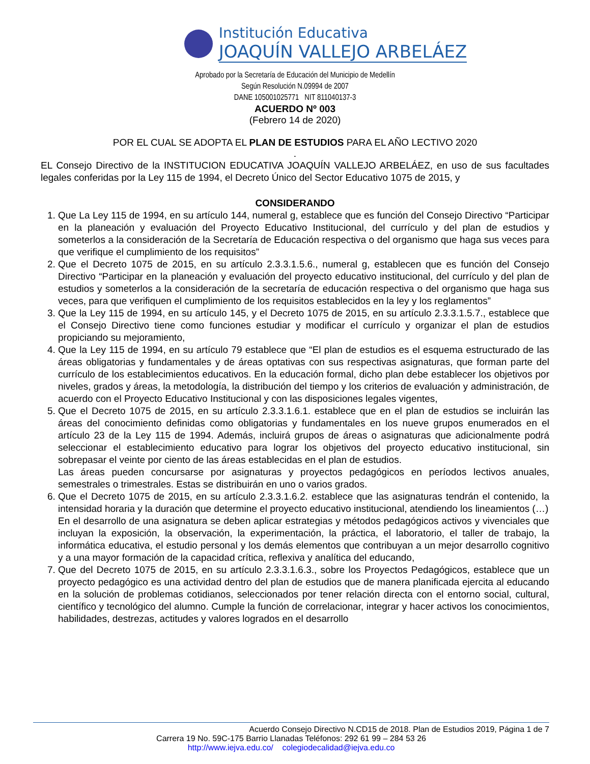Institución Educativa
JOAQUÍN VALLEJO ARBELÁEZ
Aprobado por la Secretaría de Educación del Municipio de Medellín
Según Resolución N.09994 de 2007
DANE 105001025771 NIT 811040137-3
ACUERDO Nº 003
(Febrero 14 de 2020)
POR EL CUAL SE ADOPTA EL PLAN DE ESTUDIOS PARA EL AÑO LECTIVO 2020
.
EL Consejo Directivo de la INSTITUCION EDUCATIVA JOAQUÍN VALLEJO ARBELÁEZ, en uso de sus facultades legales conferidas por la Ley 115 de 1994, el Decreto Único del Sector Educativo 1075 de 2015, y
CONSIDERANDO
1. Que La Ley 115 de 1994, en su artículo 144, numeral g, establece que es función del Consejo Directivo “Participar en la planeación y evaluación del Proyecto Educativo Institucional, del currículo y del plan de estudios y someterlos a la consideración de la Secretaría de Educación respectiva o del organismo que haga sus veces para que verifique el cumplimiento de los requisitos”
2. Que el Decreto 1075 de 2015, en su artículo 2.3.3.1.5.6., numeral g, establecen que es función del Consejo Directivo “Participar en la planeación y evaluación del proyecto educativo institucional, del currículo y del plan de estudios y someterlos a la consideración de la secretaría de educación respectiva o del organismo que haga sus veces, para que verifiquen el cumplimiento de los requisitos establecidos en la ley y los reglamentos”
3. Que la Ley 115 de 1994, en su artículo 145, y el Decreto 1075 de 2015, en su artículo 2.3.3.1.5.7., establece que el Consejo Directivo tiene como funciones estudiar y modificar el currículo y organizar el plan de estudios propiciando su mejoramiento,
4. Que la Ley 115 de 1994, en su artículo 79 establece que “El plan de estudios es el esquema estructurado de las áreas obligatorias y fundamentales y de áreas optativas con sus respectivas asignaturas, que forman parte del currículo de los establecimientos educativos. En la educación formal, dicho plan debe establecer los objetivos por niveles, grados y áreas, la metodología, la distribución del tiempo y los criterios de evaluación y administración, de acuerdo con el Proyecto Educativo Institucional y con las disposiciones legales vigentes,
5. Que el Decreto 1075 de 2015, en su artículo 2.3.3.1.6.1. establece que en el plan de estudios se incluirán las áreas del conocimiento definidas como obligatorias y fundamentales en los nueve grupos enumerados en el artículo 23 de la Ley 115 de 1994. Además, incluirá grupos de áreas o asignaturas que adicionalmente podrá seleccionar el establecimiento educativo para lograr los objetivos del proyecto educativo institucional, sin sobrepasar el veinte por ciento de las áreas establecidas en el plan de estudios.
Las áreas pueden concursarse por asignaturas y proyectos pedagógicos en períodos lectivos anuales, semestrales o trimestrales. Estas se distribuirán en uno o varios grados.
6. Que el Decreto 1075 de 2015, en su artículo 2.3.3.1.6.2. establece que las asignaturas tendrán el contenido, la intensidad horaria y la duración que determine el proyecto educativo institucional, atendiendo los lineamientos (…)
En el desarrollo de una asignatura se deben aplicar estrategias y métodos pedagógicos activos y vivenciales que incluyan la exposición, la observación, la experimentación, la práctica, el laboratorio, el taller de trabajo, la informática educativa, el estudio personal y los demás elementos que contribuyan a un mejor desarrollo cognitivo y a una mayor formación de la capacidad crítica, reflexiva y analítica del educando,
7. Que del Decreto 1075 de 2015, en su artículo 2.3.3.1.6.3., sobre los Proyectos Pedagógicos, establece que un proyecto pedagógico es una actividad dentro del plan de estudios que de manera planificada ejercita al educando en la solución de problemas cotidianos, seleccionados por tener relación directa con el entorno social, cultural, científico y tecnológico del alumno. Cumple la función de correlacionar, integrar y hacer activos los conocimientos, habilidades, destrezas, actitudes y valores logrados en el desarrollo
Acuerdo Consejo Directivo N.CD15 de 2018. Plan de Estudios 2019, Página 1 de 7
Carrera 19 No. 59C-175 Barrio Llanadas Teléfonos: 292 61 99 – 284 53 26
http://www.iejva.edu.co/ colegiodecalidad@iejva.edu.co